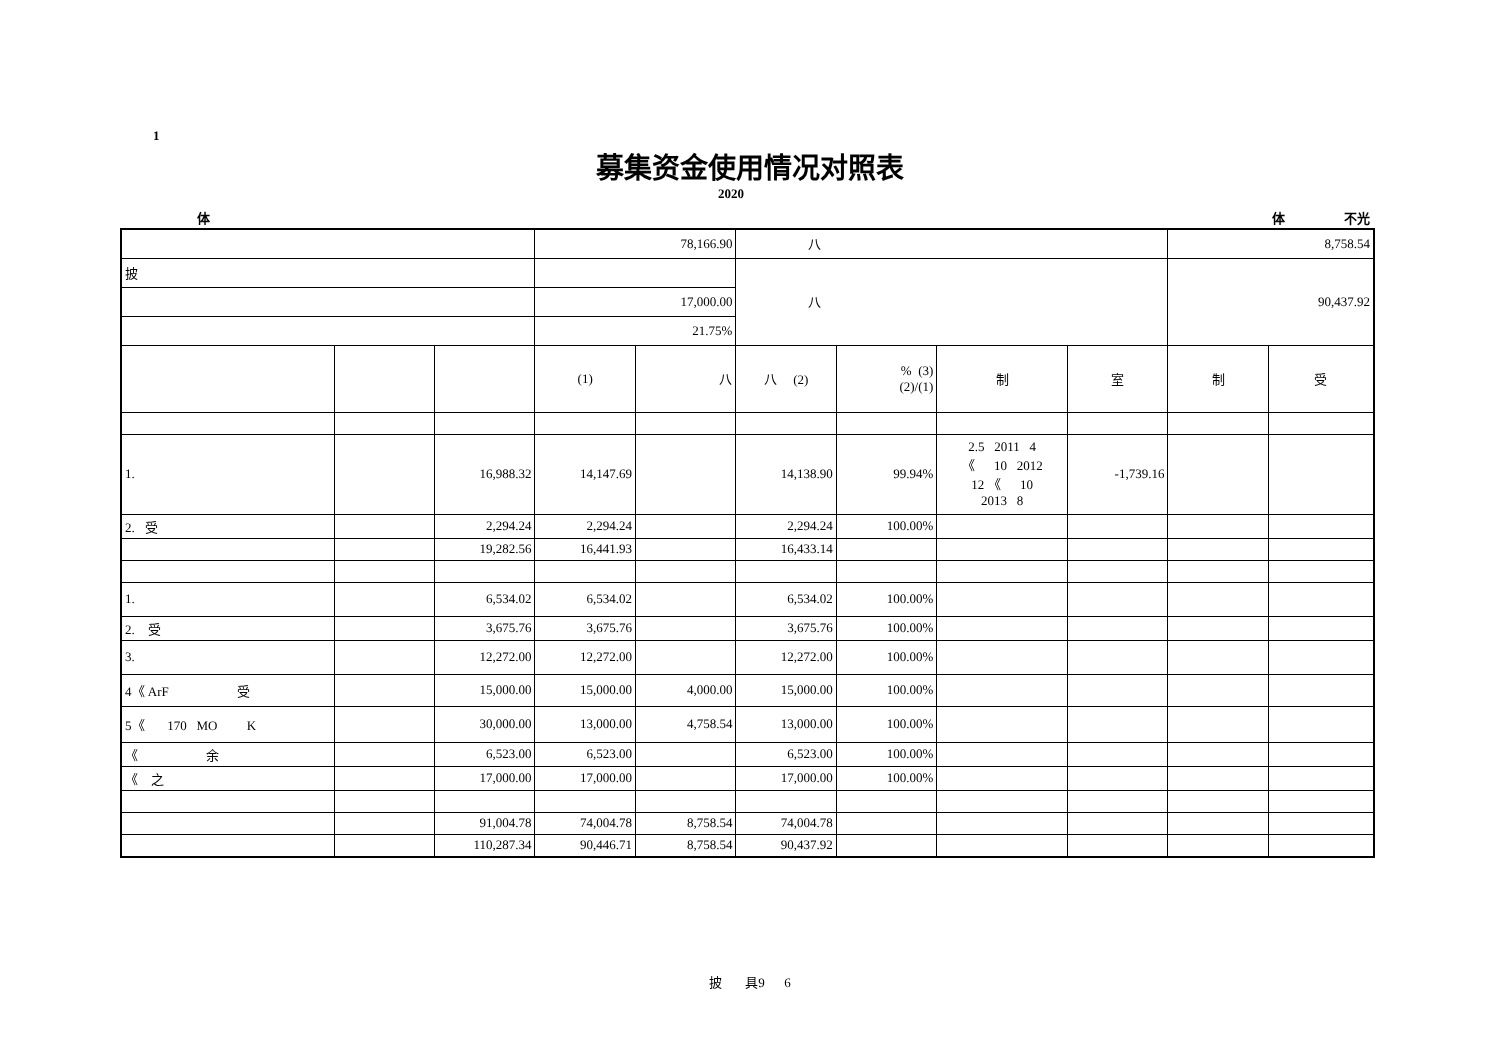1
募集资金使用情况对照表
2020
体 体 不光
| | | | 78,166.90 | | 八 | | | | 8,758.54 | |
| 披 | | | | | 八 | | | | 90,437.92 | |
| | | | 17,000.00 | | | | | | | |
| | | | 21.75% | | | | | | | |
| | | | (1) | 八 | 八 (2) | % (3) (2)/(1) | 制 | 室 | 制 | 受 |
| 1. | | 16,988.32 | 14,147.69 | | 14,138.90 | 99.94% | 2.5 2011 4 《 10 2012 12 《 10 2013 8 | -1,739.16 | | |
| 2. 受 | | 2,294.24 | 2,294.24 | | 2,294.24 | 100.00% | | | | |
| | | 19,282.56 | 16,441.93 | | 16,433.14 | | | | | |
| 1. | | 6,534.02 | 6,534.02 | | 6,534.02 | 100.00% | | | | |
| 2. 受 | | 3,675.76 | 3,675.76 | | 3,675.76 | 100.00% | | | | |
| 3. | | 12,272.00 | 12,272.00 | | 12,272.00 | 100.00% | | | | |
| 4《 ArF 受 | | 15,000.00 | 15,000.00 | 4,000.00 | 15,000.00 | 100.00% | | | | |
| 5《 170 MO K | | 30,000.00 | 13,000.00 | 4,758.54 | 13,000.00 | 100.00% | | | | |
| 《 余 | | 6,523.00 | 6,523.00 | | 6,523.00 | 100.00% | | | | |
| 《 之 | | 17,000.00 | 17,000.00 | | 17,000.00 | 100.00% | | | | |
| | | 91,004.78 | 74,004.78 | 8,758.54 | 74,004.78 | | | | | |
| | | 110,287.34 | 90,446.71 | 8,758.54 | 90,437.92 | | | | | |
披 具9 6